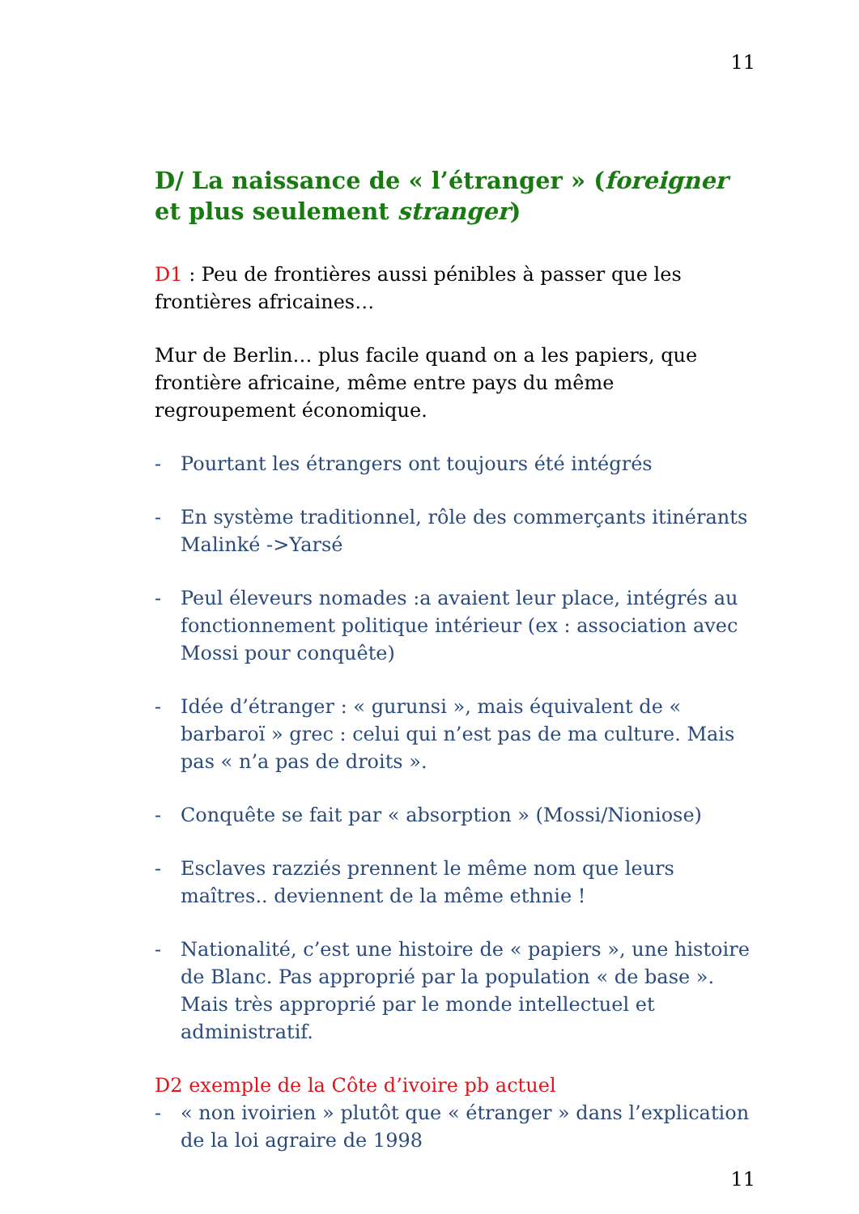11
D/ La naissance de « l’étranger » (foreigner et plus seulement stranger)
D1 : Peu de frontières aussi pénibles à passer que les frontières africaines…
Mur de Berlin… plus facile quand on a les papiers, que frontière africaine, même entre pays du même regroupement économique.
- Pourtant les étrangers ont toujours été intégrés
- En système traditionnel, rôle des commerçants itinérants Malinké ->Yarsé
- Peul éleveurs nomades :a avaient leur place, intégrés au fonctionnement politique intérieur (ex : association avec Mossi pour conquête)
- Idée d’étranger : « gurunsi », mais équivalent de « barbaroï » grec : celui qui n’est pas de ma culture. Mais pas « n’a pas de droits ».
- Conquête se fait par « absorption » (Mossi/Nioniose)
- Esclaves razziés prennent le même nom que leurs maîtres.. deviennent de la même ethnie !
- Nationalité, c’est une histoire de « papiers », une histoire de Blanc. Pas approprié par la population « de base ». Mais très approprié par le monde intellectuel et administratif.
D2 exemple de la Côte d’ivoire pb actuel
- « non ivoirien » plutôt que « étranger » dans l’explication de la loi agraire de 1998
11